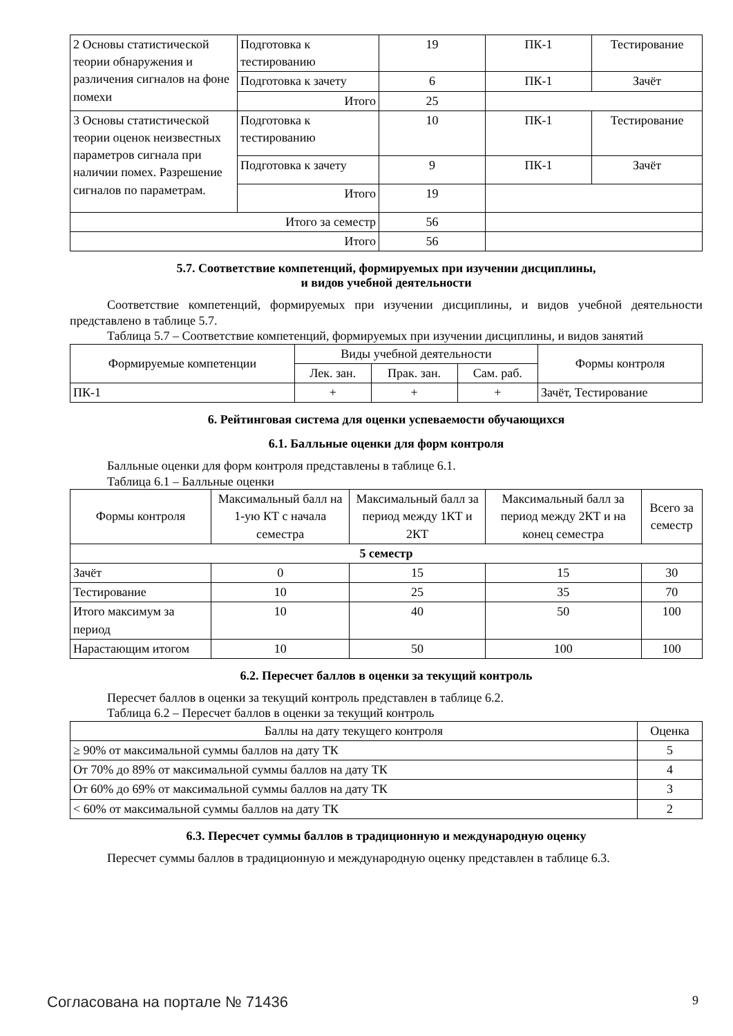| 2 Основы статистической теории обнаружения и различения сигналов на фоне помехи | Подготовка к тестированию | 19 | ПК-1 | Тестирование |
| | Подготовка к зачету | 6 | ПК-1 | Зачёт |
| | Итого | 25 | | |
| 3 Основы статистической теории оценок неизвестных параметров сигнала при наличии помех. Разрешение сигналов по параметрам. | Подготовка к тестированию | 10 | ПК-1 | Тестирование |
| | Подготовка к зачету | 9 | ПК-1 | Зачёт |
| | Итого | 19 | | |
| Итого за семестр | | 56 | | |
| Итого | | 56 | | |
5.7. Соответствие компетенций, формируемых при изучении дисциплины,
и видов учебной деятельности
Соответствие компетенций, формируемых при изучении дисциплины, и видов учебной деятельности представлено в таблице 5.7.
Таблица 5.7 – Соответствие компетенций, формируемых при изучении дисциплины, и видов занятий
| Формируемые компетенции | Виды учебной деятельности | | | Формы контроля |
| --- | --- | --- | --- | --- |
| | Лек. зан. | Прак. зан. | Сам. раб. | |
| ПК-1 | + | + | + | Зачёт, Тестирование |
6. Рейтинговая система для оценки успеваемости обучающихся
6.1. Балльные оценки для форм контроля
Балльные оценки для форм контроля представлены в таблице 6.1.
Таблица 6.1 – Балльные оценки
| Формы контроля | Максимальный балл на 1-ую КТ с начала семестра | Максимальный балл за период между 1КТ и 2КТ | Максимальный балл за период между 2КТ и на конец семестра | Всего за семестр |
| --- | --- | --- | --- | --- |
| 5 семестр | | | | |
| Зачёт | 0 | 15 | 15 | 30 |
| Тестирование | 10 | 25 | 35 | 70 |
| Итого максимум за период | 10 | 40 | 50 | 100 |
| Нарастающим итогом | 10 | 50 | 100 | 100 |
6.2. Пересчет баллов в оценки за текущий контроль
Пересчет баллов в оценки за текущий контроль представлен в таблице 6.2.
Таблица 6.2 – Пересчет баллов в оценки за текущий контроль
| Баллы на дату текущего контроля | Оценка |
| --- | --- |
| ≥ 90% от максимальной суммы баллов на дату ТК | 5 |
| От 70% до 89% от максимальной суммы баллов на дату ТК | 4 |
| От 60% до 69% от максимальной суммы баллов на дату ТК | 3 |
| < 60% от максимальной суммы баллов на дату ТК | 2 |
6.3. Пересчет суммы баллов в традиционную и международную оценку
Пересчет суммы баллов в традиционную и международную оценку представлен в таблице 6.3.
Согласована на портале № 71436 9